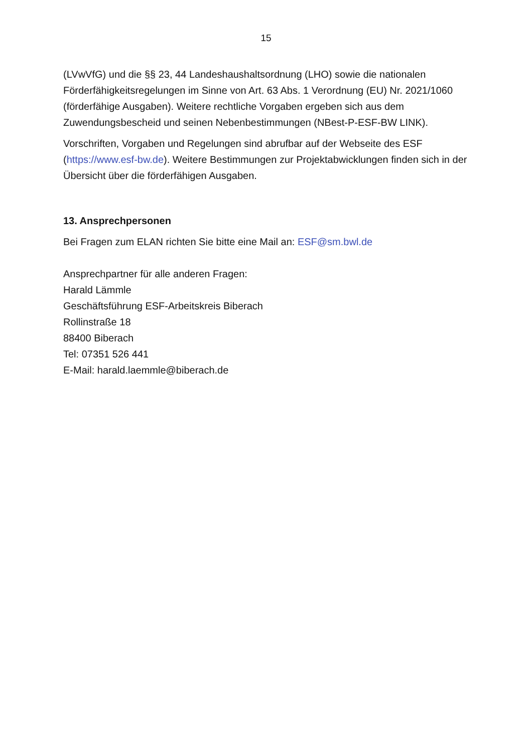15
(LVwVfG) und die §§ 23, 44 Landeshaushaltsordnung (LHO) sowie die nationalen Förderfähigkeitsregelungen im Sinne von Art. 63 Abs. 1 Verordnung (EU) Nr. 2021/1060 (förderfähige Ausgaben). Weitere rechtliche Vorgaben ergeben sich aus dem Zuwendungsbescheid und seinen Nebenbestimmungen (NBest-P-ESF-BW LINK).
Vorschriften, Vorgaben und Regelungen sind abrufbar auf der Webseite des ESF (https://www.esf-bw.de). Weitere Bestimmungen zur Projektabwicklungen finden sich in der Übersicht über die förderfähigen Ausgaben.
13. Ansprechpersonen
Bei Fragen zum ELAN richten Sie bitte eine Mail an: ESF@sm.bwl.de
Ansprechpartner für alle anderen Fragen:
Harald Lämmle
Geschäftsführung ESF-Arbeitskreis Biberach
Rollinstraße 18
88400 Biberach
Tel: 07351 526 441
E-Mail: harald.laemmle@biberach.de